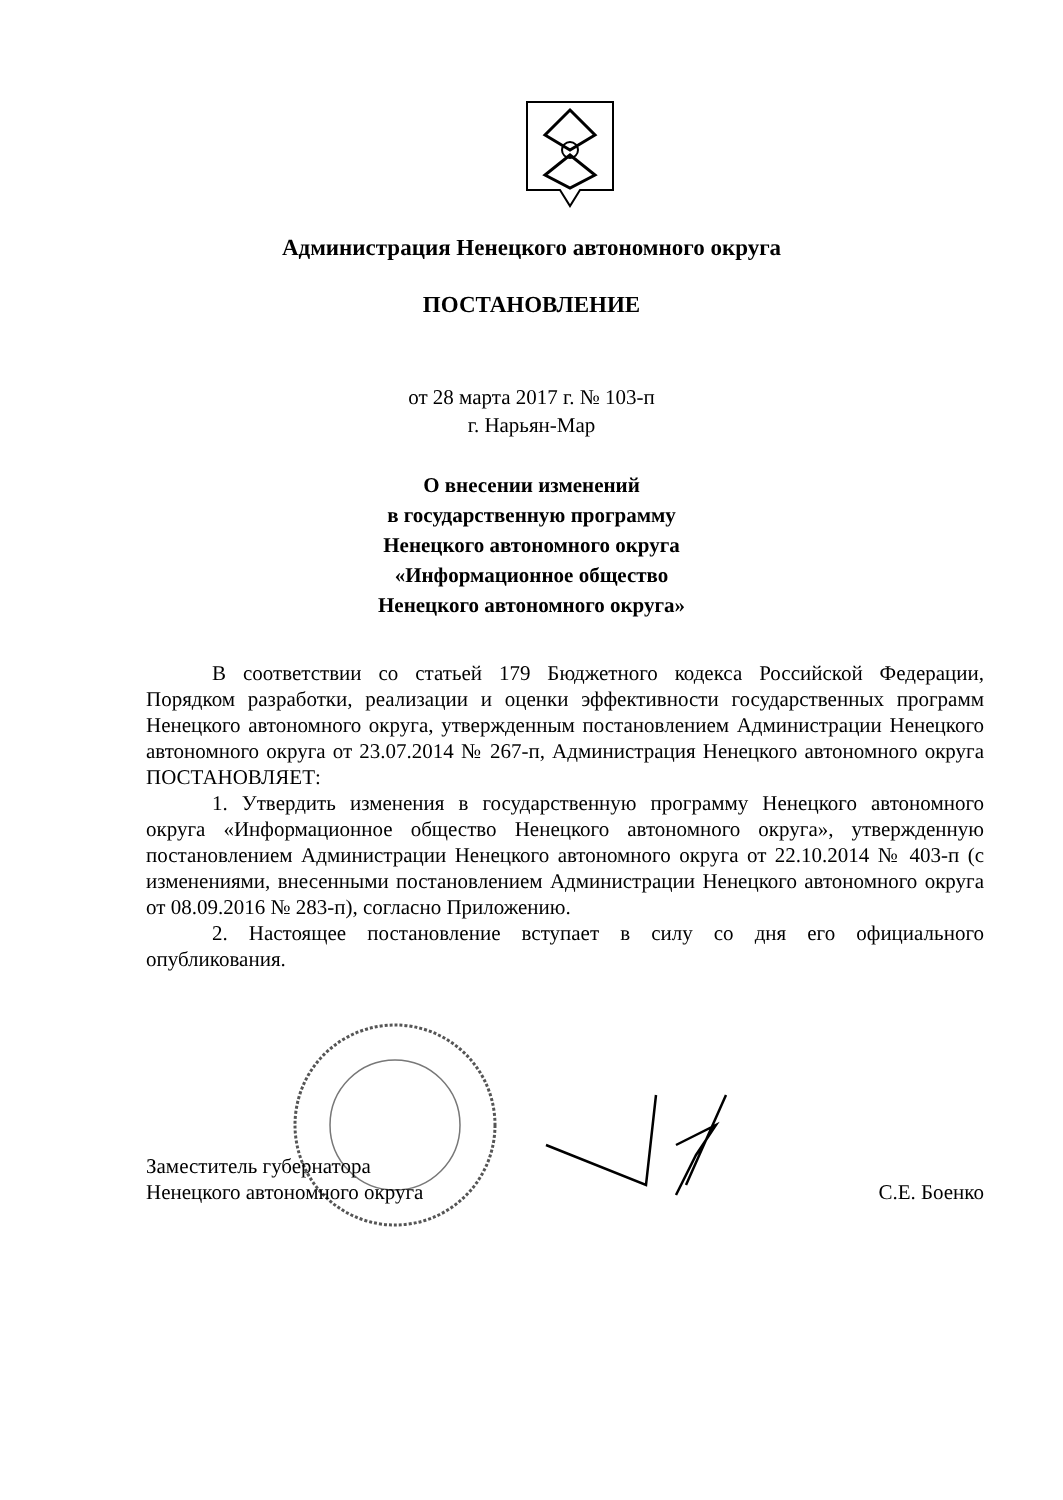Администрация Ненецкого автономного округа
ПОСТАНОВЛЕНИЕ
от 28 марта 2017 г. № 103-п
г. Нарьян-Мар
О внесении изменений
в государственную программу
Ненецкого автономного округа
«Информационное общество
Ненецкого автономного округа»
В соответствии со статьей 179 Бюджетного кодекса Российской Федерации, Порядком разработки, реализации и оценки эффективности государственных программ Ненецкого автономного округа, утвержденным постановлением Администрации Ненецкого автономного округа от 23.07.2014 № 267-п, Администрация Ненецкого автономного округа ПОСТАНОВЛЯЕТ:
1. Утвердить изменения в государственную программу Ненецкого автономного округа «Информационное общество Ненецкого автономного округа», утвержденную постановлением Администрации Ненецкого автономного округа от 22.10.2014 № 403-п (с изменениями, внесенными постановлением Администрации Ненецкого автономного округа от 08.09.2016 № 283-п), согласно Приложению.
2. Настоящее постановление вступает в силу со дня его официального опубликования.
Заместитель губернатора
Ненецкого автономного округа
С.Е. Боенко